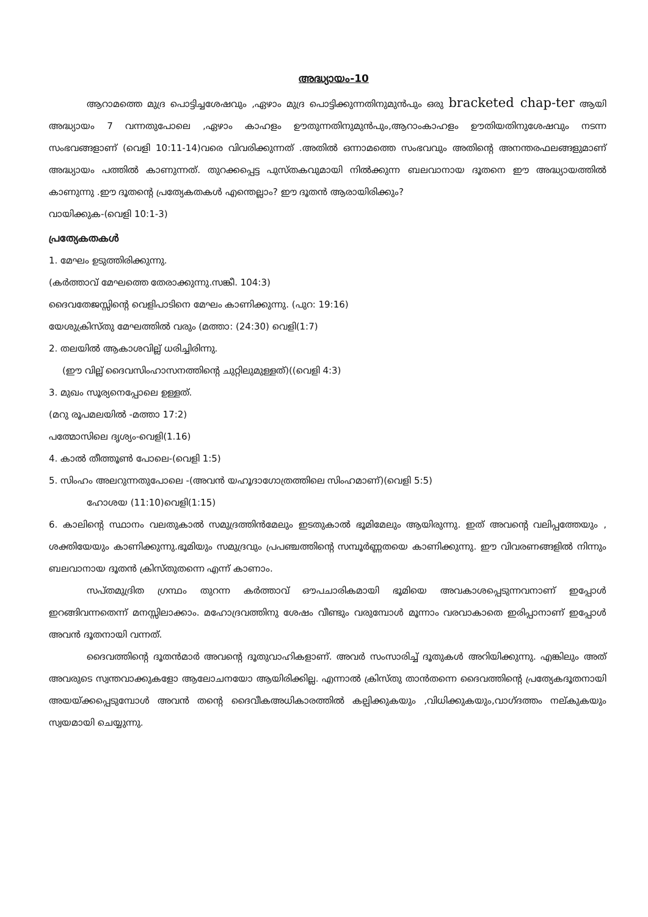അദ്ധ്യായം-10
ആറാമത്തെ മുദ്ര പൊട്ടിച്ചശേഷവും ,ഏഴാം മുദ്ര പൊട്ടിക്കുന്നതിനുമുൻപും ഒരു bracketed chap-ter ആയി അദ്ധ്യായം 7 വന്നതുപോലെ ,ഏഴാം കാഹളം ഊതുന്നതിനുമുൻപും,ആറാംകാഹളം ഊതിയതിനുശേഷവും നടന്ന സംഭവങ്ങളാണ് (വെളി 10:11-14)വരെ വിവരിക്കുന്നത് .അതിൽ ഒന്നാമത്തെ സംഭവവും അതിന്റെ അനന്തരഫലങ്ങളുമാണ് അദ്ധ്യായം പത്തിൽ കാണുന്നത്. തുറക്കപ്പെട്ട പുസ്തകവുമായി നിൽക്കുന്ന ബലവാനായ ദൂതനെ ഈ അദ്ധ്യായത്തിൽ കാണുന്നു .ഈ ദൂതന്റെ പ്രത്യേകതകൾ എന്തെല്ലാം? ഈ ദൂതൻ ആരായിരിക്കും?
വായിക്കുക-(വെളി 10:1-3)
പ്രത്യേകതകൾ
1. മേഘം ഉടുത്തിരിക്കുന്നു.
(കർത്താവ് മേഘത്തെ തേരാക്കുന്നു.സങ്കീ. 104:3)
ദൈവതേജസ്സിന്റെ വെളിപാടിനെ മേഘം കാണിക്കുന്നു. (പുറ: 19:16)
യേശുക്രിസ്തു മേഘത്തിൽ വരും (മത്താ: (24:30) വെളി(1:7)
2. തലയിൽ ആകാശവില്ല് ധരിച്ചിരിന്നു.
(ഈ വില്ല് ദൈവസിംഹാസനത്തിന്റെ ചുറ്റിലുമുള്ളത്)((വെളി 4:3)
3. മുഖം സൂര്യനെപ്പോലെ ഉള്ളത്.
(മറു രൂപമലയിൽ -മത്താ 17:2)
പത്മോസിലെ ദൃശ്യം-വെളി(1.16)
4. കാൽ തീത്തൂൺ പോലെ-(വെളി 1:5)
5. സിംഹം അലറുന്നതുപോലെ -(അവൻ യഹൂദാഗോത്രത്തിലെ സിംഹമാണ്)(വെളി 5:5)
ഹോശയ (11:10)വെളി(1:15)
6. കാലിന്റെ സ്ഥാനം വലതുകാൽ സമുദ്രത്തിൻമേലും ഇടതുകാൽ ഭൂമിമേലും ആയിരുന്നു. ഇത് അവന്റെ വലിപ്പത്തേയും , ശക്തിയേയും കാണിക്കുന്നു.ഭൂമിയും സമുദ്രവും പ്രപഞ്ചത്തിന്റെ സമ്പൂർണ്ണതയെ കാണിക്കുന്നു. ഈ വിവരണങ്ങളിൽ നിന്നും ബലവാനായ ദൂതൻ ക്രിസ്തുതന്നെ എന്ന് കാണാം.
സപ്തമുദ്രിത ഗ്രന്ഥം തുറന്ന കർത്താവ് ഔപചാരികമായി ഭൂമിയെ അവകാശപ്പെടുന്നവനാണ് ഇപ്പോൾ ഇറങ്ങിവന്നതെന്ന് മനസ്സിലാക്കാം. മഹോദ്രവത്തിനു ശേഷം വീണ്ടും വരുമ്പോൾ മൂന്നാം വരവാകാതെ ഇരിപ്പാനാണ് ഇപ്പോൾ അവൻ ദൂതനായി വന്നത്.
ദൈവത്തിന്റെ ദൂതൻമാർ അവന്റെ ദൂതുവാഹികളാണ്. അവർ സംസാരിച്ച് ദൂതുകൾ അറിയിക്കുന്നു. എങ്കിലും അത് അവരുടെ സ്വന്തവാക്കുകളോ ആലോചനയോ ആയിരിക്കില്ല. എന്നാൽ ക്രിസ്തു താൻതന്നെ ദൈവത്തിന്റെ പ്രത്യേകദൂതനായി അയയ്ക്കപ്പെടുമ്പോൾ അവൻ തന്റെ ദൈവീകഅധികാരത്തിൽ കല്പിക്കുകയും ,വിധിക്കുകയും,വാഗ്ദത്തം നല്കുകയും സ്വയമായി ചെയ്യുന്നു.